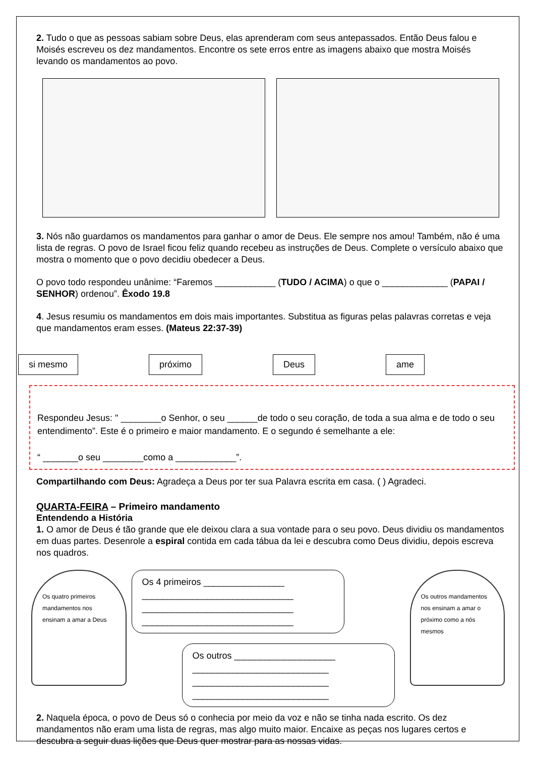2. Tudo o que as pessoas sabiam sobre Deus, elas aprenderam com seus antepassados. Então Deus falou e Moisés escreveu os dez mandamentos. Encontre os sete erros entre as imagens abaixo que mostra Moisés levando os mandamentos ao povo.
3. Nós não guardamos os mandamentos para ganhar o amor de Deus. Ele sempre nos amou! Também, não é uma lista de regras. O povo de Israel ficou feliz quando recebeu as instruções de Deus. Complete o versículo abaixo que mostra o momento que o povo decidiu obedecer a Deus.
O povo todo respondeu unânime: “Faremos ____________ (TUDO / ACIMA) o que o _____________ (PAPAI / SENHOR) ordenou”. Êxodo 19.8
4. Jesus resumiu os mandamentos em dois mais importantes. Substitua as figuras pelas palavras corretas e veja que mandamentos eram esses. (Mateus 22:37-39)
si mesmo próximo Deus ame
Respondeu Jesus: " ________o Senhor, o seu ______de todo o seu coração, de toda a sua alma e de todo o seu entendimento”. Este é o primeiro e maior mandamento. E o segundo é semelhante a ele:
“ _______o seu ________como a ____________”.
Compartilhando com Deus: Agradeça a Deus por ter sua Palavra escrita em casa. ( ) Agradeci.
QUARTA-FEIRA – Primeiro mandamento
Entendendo a História
1. O amor de Deus é tão grande que ele deixou clara a sua vontade para o seu povo. Deus dividiu os mandamentos em duas partes. Desenrole a espiral contida em cada tábua da lei e descubra como Deus dividiu, depois escreva nos quadros.
Os quatro primeiros mandamentos nos ensinam a amar a Deus
Os 4 primeiros ________________
______________________________
______________________________
______________________________
Os outros ____________________
___________________________
___________________________
___________________________
Os outros mandamentos nos ensinam a amar o próximo como a nós mesmos
2. Naquela época, o povo de Deus só o conhecia por meio da voz e não se tinha nada escrito. Os dez mandamentos não eram uma lista de regras, mas algo muito maior. Encaixe as peças nos lugares certos e descubra a seguir duas lições que Deus quer mostrar para as nossas vidas.